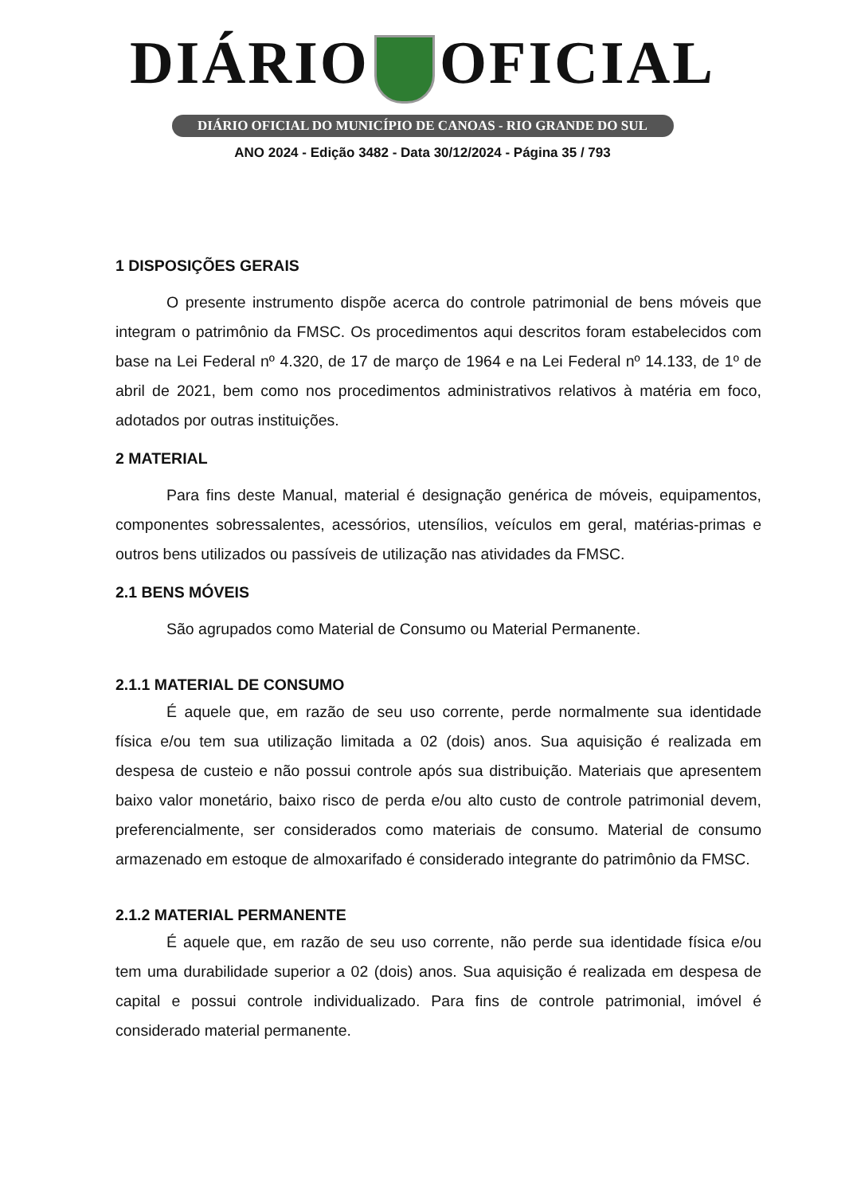DIÁRIO OFICIAL
DIÁRIO OFICIAL DO MUNICÍPIO DE CANOAS - RIO GRANDE DO SUL
ANO 2024 - Edição 3482 - Data 30/12/2024 - Página 35 / 793
1 DISPOSIÇÕES GERAIS
O presente instrumento dispõe acerca do controle patrimonial de bens móveis que integram o patrimônio da FMSC. Os procedimentos aqui descritos foram estabelecidos com base na Lei Federal nº 4.320, de 17 de março de 1964 e na Lei Federal nº 14.133, de 1º de abril de 2021, bem como nos procedimentos administrativos relativos à matéria em foco, adotados por outras instituições.
2 MATERIAL
Para fins deste Manual, material é designação genérica de móveis, equipamentos, componentes sobressalentes, acessórios, utensílios, veículos em geral, matérias-primas e outros bens utilizados ou passíveis de utilização nas atividades da FMSC.
2.1 BENS MÓVEIS
São agrupados como Material de Consumo ou Material Permanente.
2.1.1 MATERIAL DE CONSUMO
É aquele que, em razão de seu uso corrente, perde normalmente sua identidade física e/ou tem sua utilização limitada a 02 (dois) anos. Sua aquisição é realizada em despesa de custeio e não possui controle após sua distribuição. Materiais que apresentem baixo valor monetário, baixo risco de perda e/ou alto custo de controle patrimonial devem, preferencialmente, ser considerados como materiais de consumo. Material de consumo armazenado em estoque de almoxarifado é considerado integrante do patrimônio da FMSC.
2.1.2 MATERIAL PERMANENTE
É aquele que, em razão de seu uso corrente, não perde sua identidade física e/ou tem uma durabilidade superior a 02 (dois) anos. Sua aquisição é realizada em despesa de capital e possui controle individualizado. Para fins de controle patrimonial, imóvel é considerado material permanente.